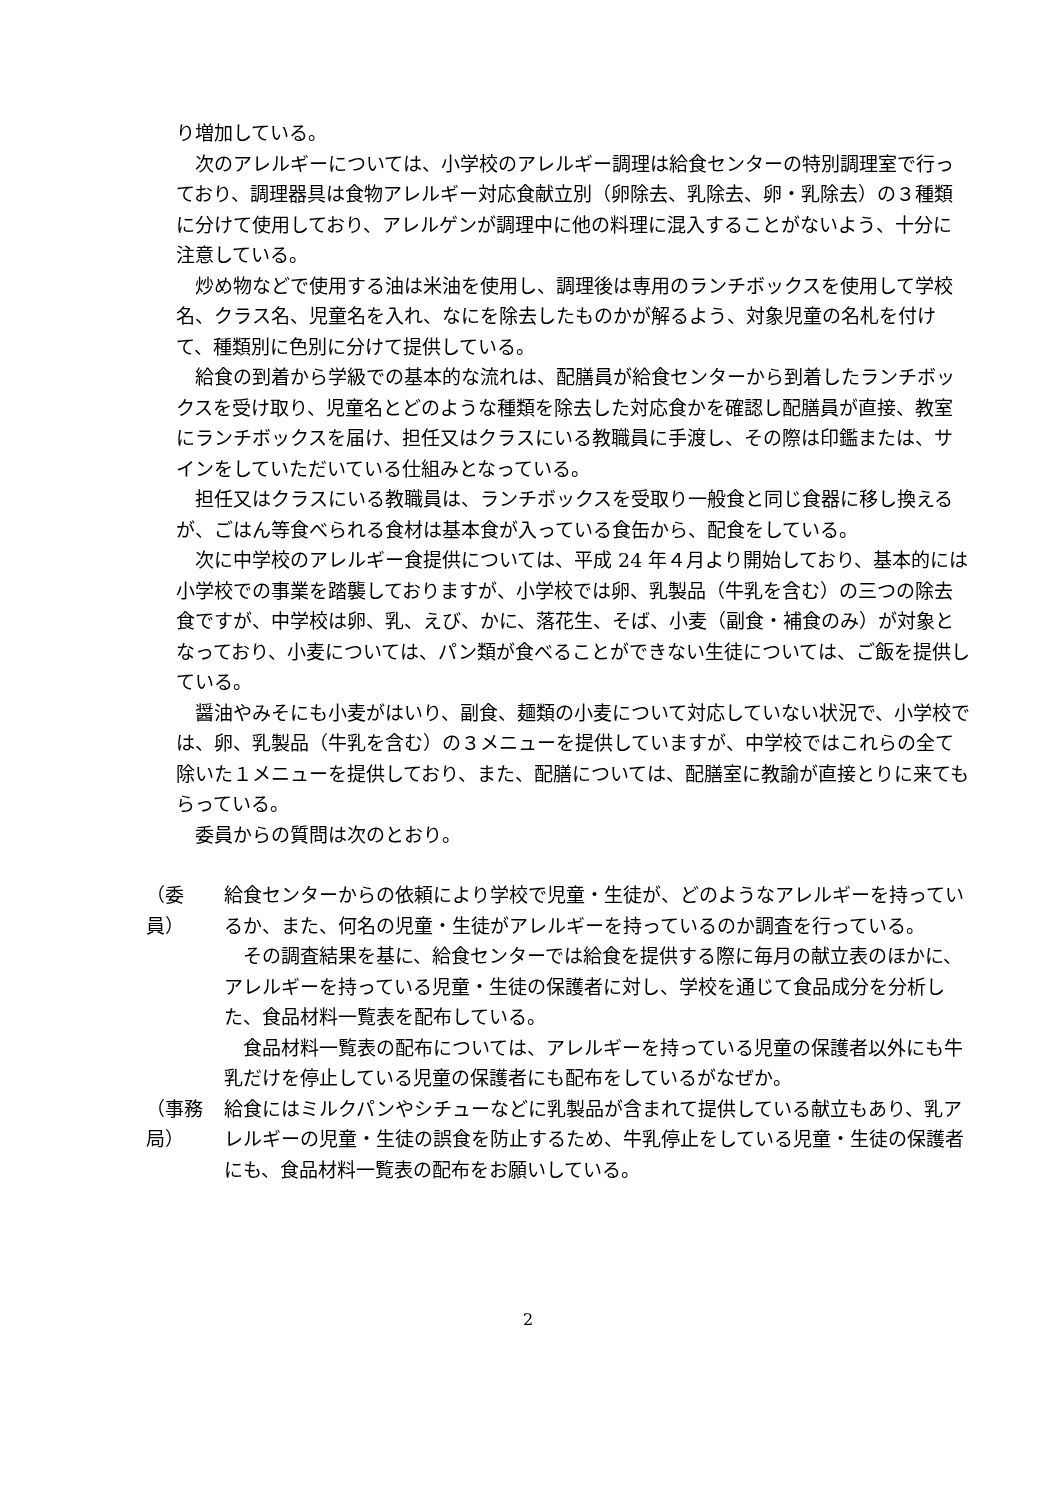り増加している。
次のアレルギーについては、小学校のアレルギー調理は給食センターの特別調理室で行っており、調理器具は食物アレルギー対応食献立別（卵除去、乳除去、卵・乳除去）の３種類に分けて使用しており、アレルゲンが調理中に他の料理に混入することがないよう、十分に注意している。
炒め物などで使用する油は米油を使用し、調理後は専用のランチボックスを使用して学校名、クラス名、児童名を入れ、なにを除去したものかが解るよう、対象児童の名札を付けて、種類別に色別に分けて提供している。
給食の到着から学級での基本的な流れは、配膳員が給食センターから到着したランチボックスを受け取り、児童名とどのような種類を除去した対応食かを確認し配膳員が直接、教室にランチボックスを届け、担任又はクラスにいる教職員に手渡し、その際は印鑑または、サインをしていただいている仕組みとなっている。
担任又はクラスにいる教職員は、ランチボックスを受取り一般食と同じ食器に移し換えるが、ごはん等食べられる食材は基本食が入っている食缶から、配食をしている。
次に中学校のアレルギー食提供については、平成 24 年４月より開始しており、基本的には小学校での事業を踏襲しておりますが、小学校では卵、乳製品（牛乳を含む）の三つの除去食ですが、中学校は卵、乳、えび、かに、落花生、そば、小麦（副食・補食のみ）が対象となっており、小麦については、パン類が食べることができない生徒については、ご飯を提供している。
醤油やみそにも小麦がはいり、副食、麺類の小麦について対応していない状況で、小学校では、卵、乳製品（牛乳を含む）の３メニューを提供していますが、中学校ではこれらの全て除いた１メニューを提供しており、また、配膳については、配膳室に教諭が直接とりに来てもらっている。
委員からの質問は次のとおり。
（委　員）
給食センターからの依頼により学校で児童・生徒が、どのようなアレルギーを持っているか、また、何名の児童・生徒がアレルギーを持っているのか調査を行っている。
その調査結果を基に、給食センターでは給食を提供する際に毎月の献立表のほかに、アレルギーを持っている児童・生徒の保護者に対し、学校を通じて食品成分を分析した、食品材料一覧表を配布している。
食品材料一覧表の配布については、アレルギーを持っている児童の保護者以外にも牛乳だけを停止している児童の保護者にも配布をしているがなぜか。
（事務局）
給食にはミルクパンやシチューなどに乳製品が含まれて提供している献立もあり、乳アレルギーの児童・生徒の誤食を防止するため、牛乳停止をしている児童・生徒の保護者にも、食品材料一覧表の配布をお願いしている。
2